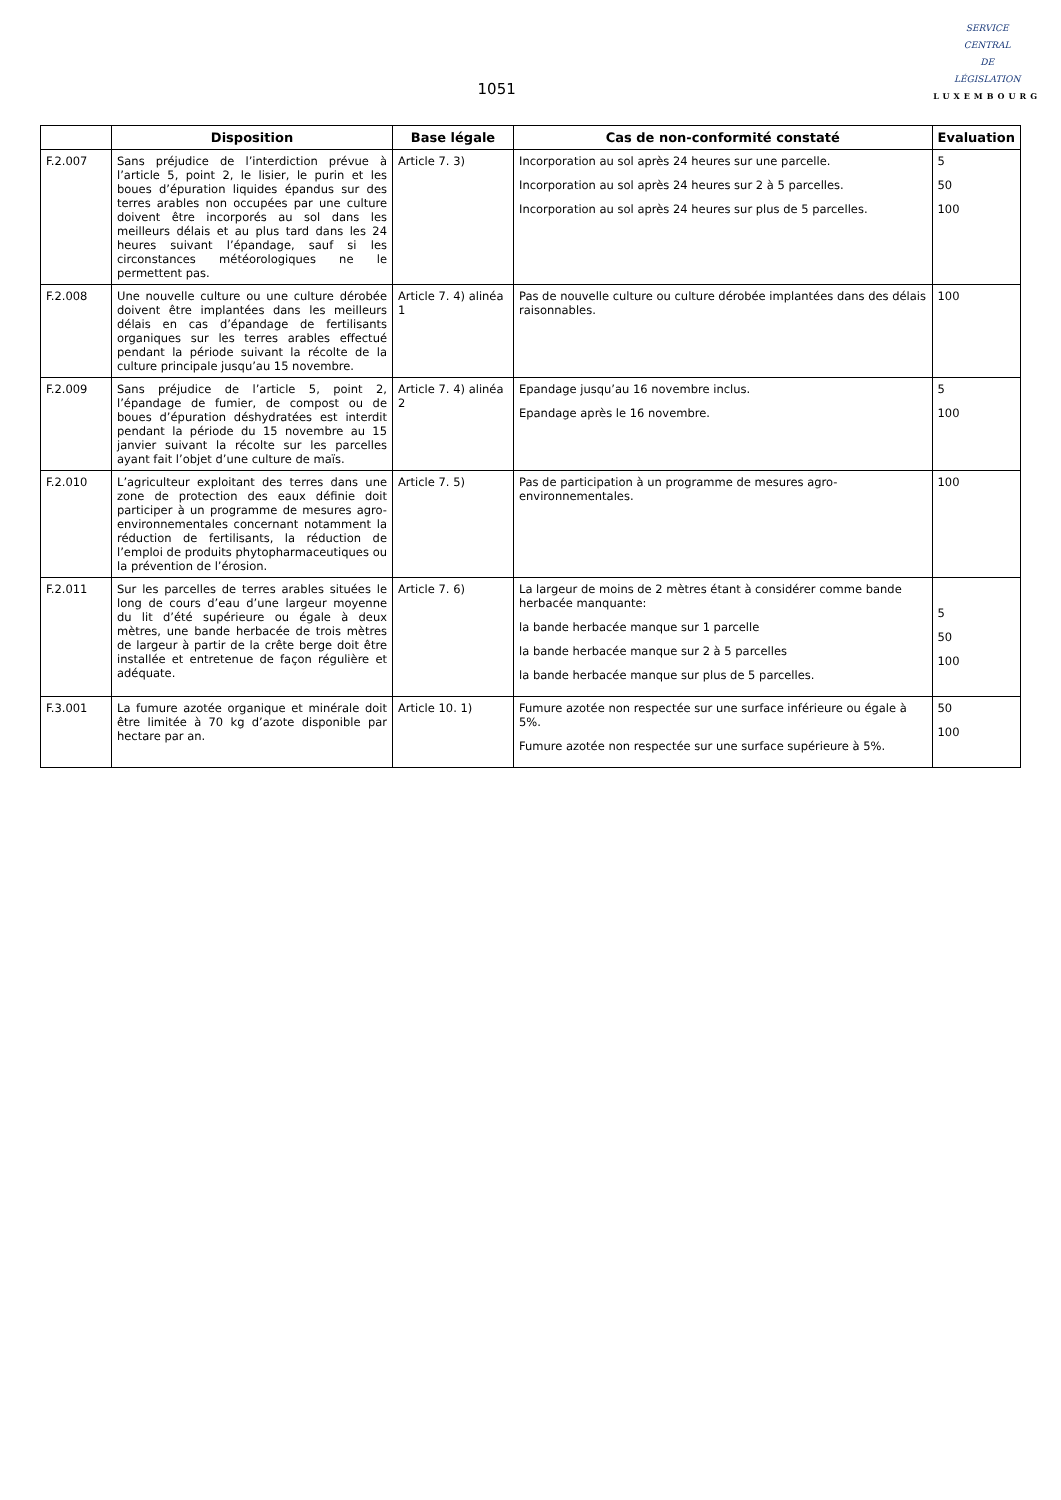1051
SERVICE
CENTRAL
DE
LÉGISLATION
LUXEMBOURG
| | Disposition | Base légale | Cas de non-conformité constaté | Evaluation |
| --- | --- | --- | --- | --- |
| F.2.007 | Sans préjudice de l’interdiction prévue à l’article 5, point 2, le lisier, le purin et les boues d’épuration liquides épandus sur des terres arables non occupées par une culture doivent être incorporés au sol dans les meilleurs délais et au plus tard dans les 24 heures suivant l’épandage, sauf si les circonstances météorologiques ne le permettent pas. | Article 7. 3) | Incorporation au sol après 24 heures sur une parcelle. Incorporation au sol après 24 heures sur 2 à 5 parcelles. Incorporation au sol après 24 heures sur plus de 5 parcelles. | 5 50 100 |
| F.2.008 | Une nouvelle culture ou une culture dérobée doivent être implantées dans les meilleurs délais en cas d’épandage de fertilisants organiques sur les terres arables effectué pendant la période suivant la récolte de la culture principale jusqu’au 15 novembre. | Article 7. 4) alinéa 1 | Pas de nouvelle culture ou culture dérobée implantées dans des délais raisonnables. | 100 |
| F.2.009 | Sans préjudice de l’article 5, point 2, l’épandage de fumier, de compost ou de boues d’épuration déshydratées est interdit pendant la période du 15 novembre au 15 janvier suivant la récolte sur les parcelles ayant fait l’objet d’une culture de maïs. | Article 7. 4) alinéa 2 | Epandage jusqu’au 16 novembre inclus. Epandage après le 16 novembre. | 5 100 |
| F.2.010 | L’agriculteur exploitant des terres dans une zone de protection des eaux définie doit participer à un programme de mesures agro-environnementales concernant notamment la réduction de fertilisants, la réduction de l’emploi de produits phytopharmaceutiques ou la prévention de l’érosion. | Article 7. 5) | Pas de participation à un programme de mesures agro-environnementales. | 100 |
| F.2.011 | Sur les parcelles de terres arables situées le long de cours d’eau d’une largeur moyenne du lit d’été supérieure ou égale à deux mètres, une bande herbacée de trois mètres de largeur à partir de la crête berge doit être installée et entretenue de façon régulière et adéquate. | Article 7. 6) | La largeur de moins de 2 mètres étant à considérer comme bande herbacée manquante: la bande herbacée manque sur 1 parcelle la bande herbacée manque sur 2 à 5 parcelles la bande herbacée manque sur plus de 5 parcelles. | 5 50 100 |
| F.3.001 | La fumure azotée organique et minérale doit être limitée à 70 kg d’azote disponible par hectare par an. | Article 10. 1) | Fumure azotée non respectée sur une surface inférieure ou égale à 5%. Fumure azotée non respectée sur une surface supérieure à 5%. | 50 100 |